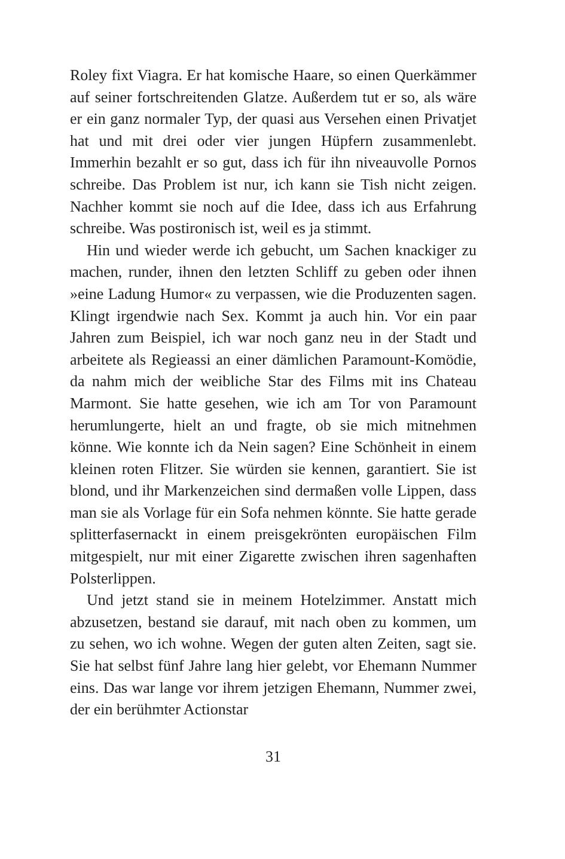Roley fixt Viagra. Er hat komische Haare, so einen Querkämmer auf seiner fortschreitenden Glatze. Außerdem tut er so, als wäre er ein ganz normaler Typ, der quasi aus Versehen einen Privatjet hat und mit drei oder vier jungen Hüpfern zusammenlebt. Immerhin bezahlt er so gut, dass ich für ihn niveauvolle Pornos schreibe. Das Problem ist nur, ich kann sie Tish nicht zeigen. Nachher kommt sie noch auf die Idee, dass ich aus Erfahrung schreibe. Was postironisch ist, weil es ja stimmt.
Hin und wieder werde ich gebucht, um Sachen knackiger zu machen, runder, ihnen den letzten Schliff zu geben oder ihnen »eine Ladung Humor« zu verpassen, wie die Produzenten sagen. Klingt irgendwie nach Sex. Kommt ja auch hin. Vor ein paar Jahren zum Beispiel, ich war noch ganz neu in der Stadt und arbeitete als Regieassi an einer dämlichen Paramount-Komödie, da nahm mich der weibliche Star des Films mit ins Chateau Marmont. Sie hatte gesehen, wie ich am Tor von Paramount herumlungerte, hielt an und fragte, ob sie mich mitnehmen könne. Wie konnte ich da Nein sagen? Eine Schönheit in einem kleinen roten Flitzer. Sie würden sie kennen, garantiert. Sie ist blond, und ihr Markenzeichen sind dermaßen volle Lippen, dass man sie als Vorlage für ein Sofa nehmen könnte. Sie hatte gerade splitterfasernackt in einem preisgekrönten europäischen Film mitgespielt, nur mit einer Zigarette zwischen ihren sagenhaften Polsterlippen.
Und jetzt stand sie in meinem Hotelzimmer. Anstatt mich abzusetzen, bestand sie darauf, mit nach oben zu kommen, um zu sehen, wo ich wohne. Wegen der guten alten Zeiten, sagt sie. Sie hat selbst fünf Jahre lang hier gelebt, vor Ehemann Nummer eins. Das war lange vor ihrem jetzigen Ehemann, Nummer zwei, der ein berühmter Actionstar
31